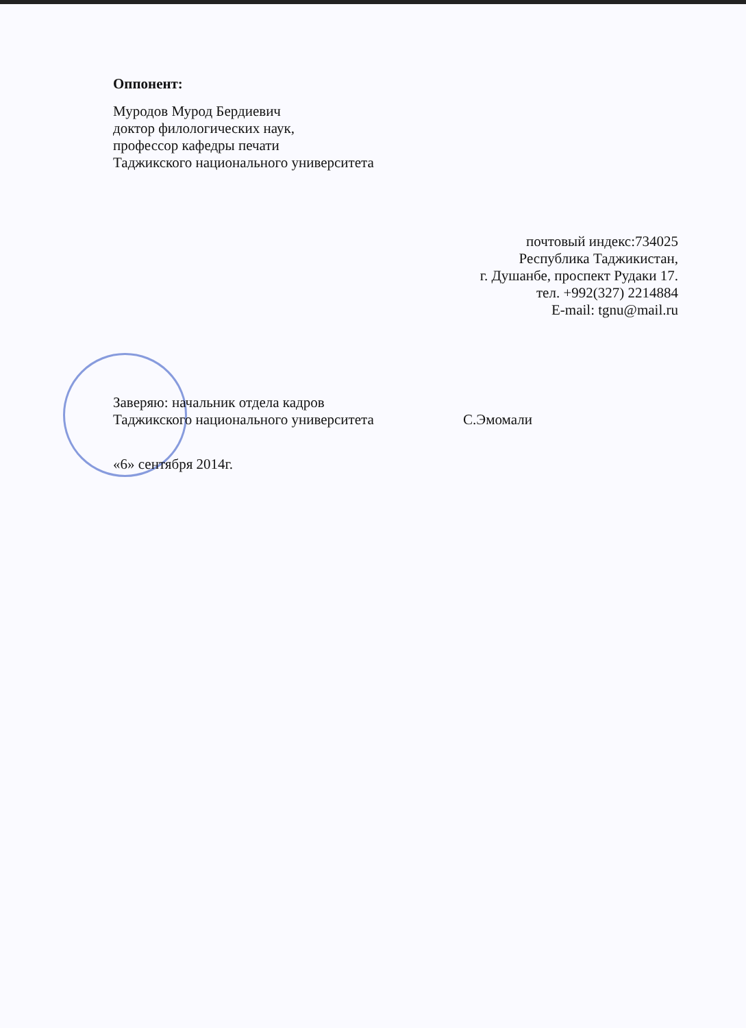Оппонент:
Муродов Мурод Бердиевич
доктор филологических наук,
профессор кафедры печати
Таджикского национального университета
почтовый индекс:734025
Республика Таджикистан,
г. Душанбе, проспект Рудаки 17.
тел. +992(327) 2214884
E-mail: tgnu@mail.ru
Заверяю: начальник отдела кадров
Таджикского национального университета С.Эмомали
«6» сентября 2014г.